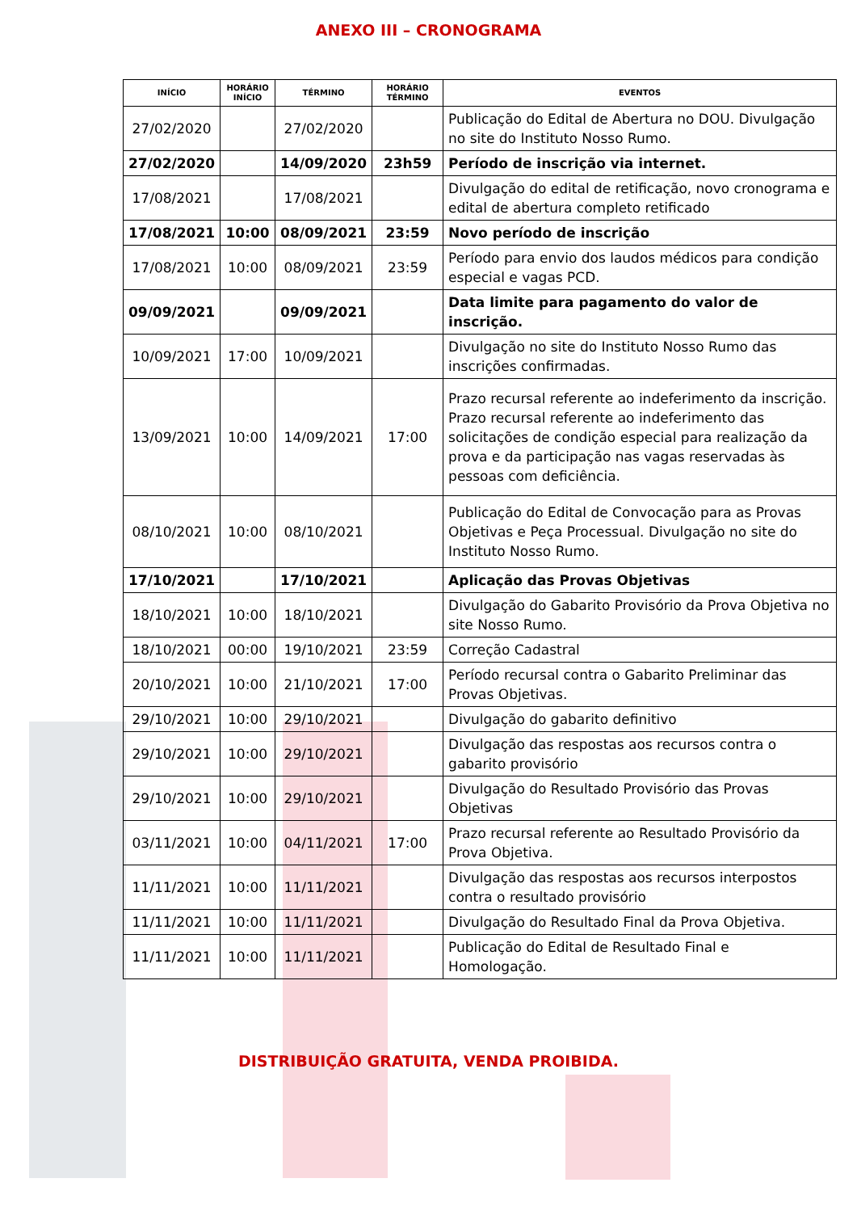ANEXO III – CRONOGRAMA
| INÍCIO | HORÁRIO INÍCIO | TÉRMINO | HORÁRIO TÉRMINO | EVENTOS |
| --- | --- | --- | --- | --- |
| 27/02/2020 | | 27/02/2020 | | Publicação do Edital de Abertura no DOU. Divulgação no site do Instituto Nosso Rumo. |
| 27/02/2020 | | 14/09/2020 | 23h59 | Período de inscrição via internet. |
| 17/08/2021 | | 17/08/2021 | | Divulgação do edital de retificação, novo cronograma e edital de abertura completo retificado |
| 17/08/2021 | 10:00 | 08/09/2021 | 23:59 | Novo período de inscrição |
| 17/08/2021 | 10:00 | 08/09/2021 | 23:59 | Período para envio dos laudos médicos para condição especial e vagas PCD. |
| 09/09/2021 | | 09/09/2021 | | Data limite para pagamento do valor de inscrição. |
| 10/09/2021 | 17:00 | 10/09/2021 | | Divulgação no site do Instituto Nosso Rumo das inscrições confirmadas. |
| 13/09/2021 | 10:00 | 14/09/2021 | 17:00 | Prazo recursal referente ao indeferimento da inscrição. Prazo recursal referente ao indeferimento das solicitações de condição especial para realização da prova e da participação nas vagas reservadas às pessoas com deficiência. |
| 08/10/2021 | 10:00 | 08/10/2021 | | Publicação do Edital de Convocação para as Provas Objetivas e Peça Processual. Divulgação no site do Instituto Nosso Rumo. |
| 17/10/2021 | | 17/10/2021 | | Aplicação das Provas Objetivas |
| 18/10/2021 | 10:00 | 18/10/2021 | | Divulgação do Gabarito Provisório da Prova Objetiva no site Nosso Rumo. |
| 18/10/2021 | 00:00 | 19/10/2021 | 23:59 | Correção Cadastral |
| 20/10/2021 | 10:00 | 21/10/2021 | 17:00 | Período recursal contra o Gabarito Preliminar das Provas Objetivas. |
| 29/10/2021 | 10:00 | 29/10/2021 | | Divulgação do gabarito definitivo |
| 29/10/2021 | 10:00 | 29/10/2021 | | Divulgação das respostas aos recursos contra o gabarito provisório |
| 29/10/2021 | 10:00 | 29/10/2021 | | Divulgação do Resultado Provisório das Provas Objetivas |
| 03/11/2021 | 10:00 | 04/11/2021 | 17:00 | Prazo recursal referente ao Resultado Provisório da Prova Objetiva. |
| 11/11/2021 | 10:00 | 11/11/2021 | | Divulgação das respostas aos recursos interpostos contra o resultado provisório |
| 11/11/2021 | 10:00 | 11/11/2021 | | Divulgação do Resultado Final da Prova Objetiva. |
| 11/11/2021 | 10:00 | 11/11/2021 | | Publicação do Edital de Resultado Final e Homologação. |
DISTRIBUIÇÃO GRATUITA, VENDA PROIBIDA.